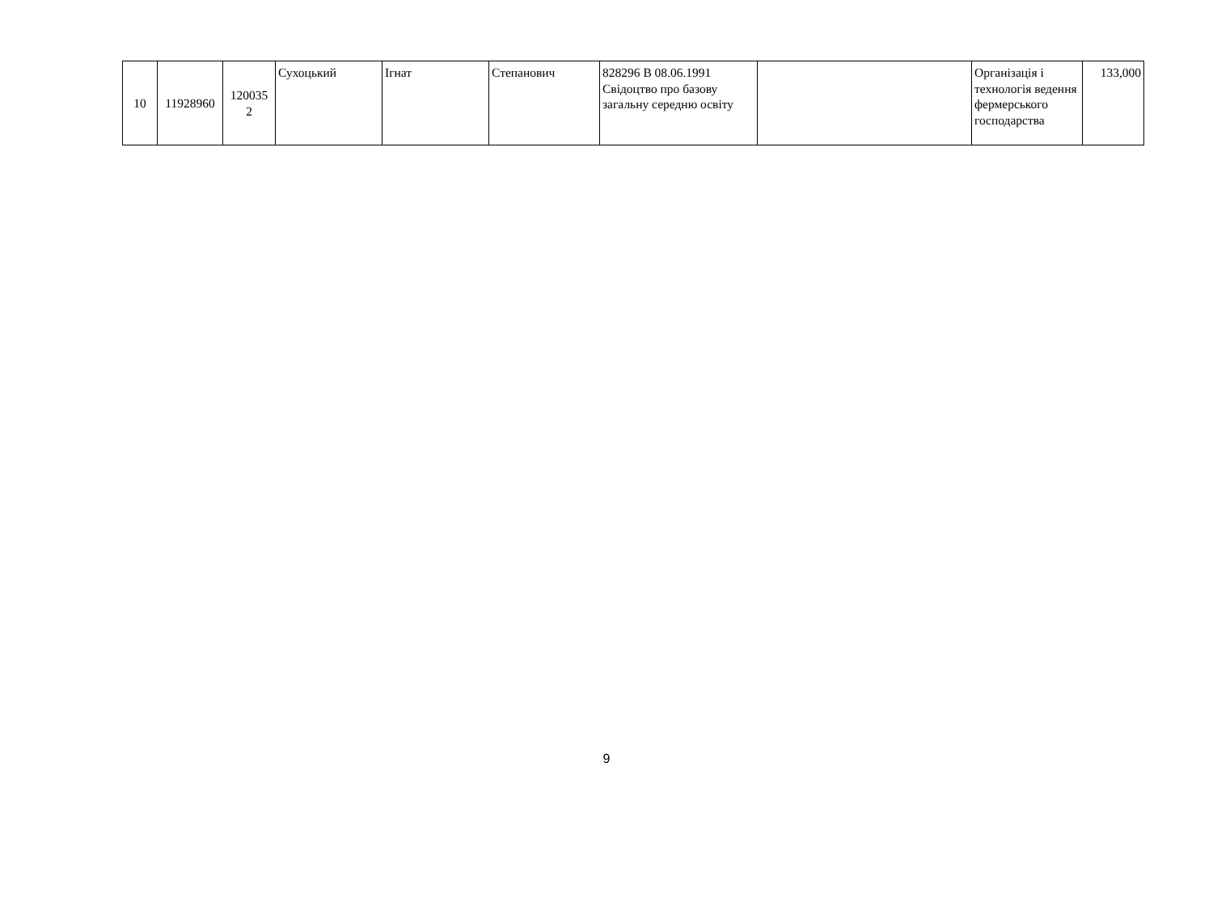| 10 | 11928960 | 120035 2 | Сухоцький | Ігнат | Степанович | 828296 В 08.06.1991 Свідоцтво про базову загальну середню освіту | | Організація і технологія ведення фермерського господарства | 133,000 |
9